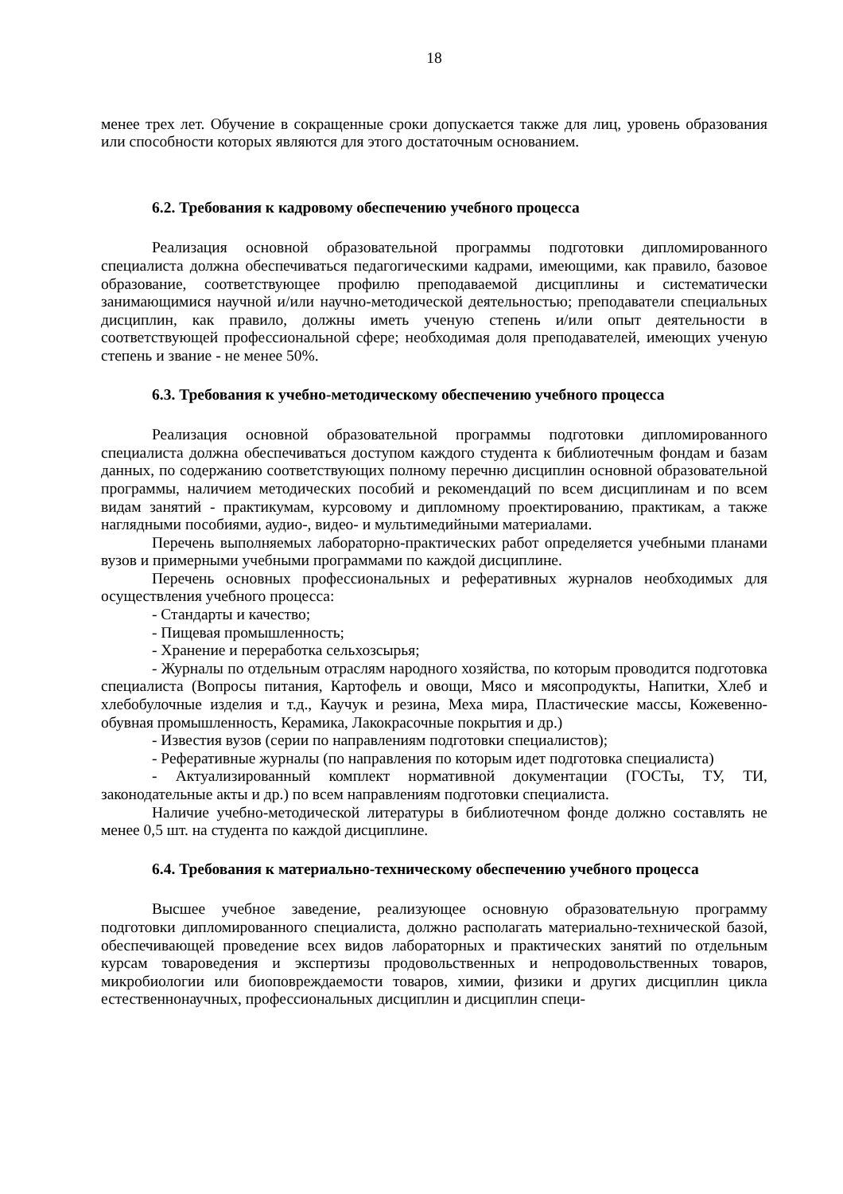18
менее трех лет. Обучение в сокращенные сроки допускается также для лиц, уровень образования или способности которых являются для этого достаточным основанием.
6.2. Требования к кадровому обеспечению учебного процесса
Реализация основной образовательной программы подготовки дипломированного специалиста должна обеспечиваться педагогическими кадрами, имеющими, как правило, базовое образование, соответствующее профилю преподаваемой дисциплины и систематически занимающимися научной и/или научно-методической деятельностью; преподаватели специальных дисциплин, как правило, должны иметь ученую степень и/или опыт деятельности в соответствующей профессиональной сфере; необходимая доля преподавателей, имеющих ученую степень и звание - не менее 50%.
6.3. Требования к учебно-методическому обеспечению учебного процесса
Реализация основной образовательной программы подготовки дипломированного специалиста должна обеспечиваться доступом каждого студента к библиотечным фондам и базам данных, по содержанию соответствующих полному перечню дисциплин основной образовательной программы, наличием методических пособий и рекомендаций по всем дисциплинам и по всем видам занятий - практикумам, курсовому и дипломному проектированию, практикам, а также наглядными пособиями, аудио-, видео- и мультимедийными материалами.
Перечень выполняемых лабораторно-практических работ определяется учебными планами вузов и примерными учебными программами по каждой дисциплине.
Перечень основных профессиональных и реферативных журналов необходимых для осуществления учебного процесса:
- Стандарты и качество;
- Пищевая промышленность;
- Хранение и переработка сельхозсырья;
- Журналы по отдельным отраслям народного хозяйства, по которым проводится подготовка специалиста (Вопросы питания, Картофель и овощи, Мясо и мясопродукты, Напитки, Хлеб и хлебобулочные изделия и т.д., Каучук и резина, Меха мира, Пластические массы, Кожевенно-обувная промышленность, Керамика, Лакокрасочные покрытия и др.)
- Известия вузов (серии по направлениям подготовки специалистов);
- Реферативные журналы (по направления по которым идет подготовка специалиста)
- Актуализированный комплект нормативной документации (ГОСТы, ТУ, ТИ, законодательные акты и др.) по всем направлениям подготовки специалиста.
Наличие учебно-методической литературы в библиотечном фонде должно составлять не менее 0,5 шт. на студента по каждой дисциплине.
6.4. Требования к материально-техническому обеспечению учебного процесса
Высшее учебное заведение, реализующее основную образовательную программу подготовки дипломированного специалиста, должно располагать материально-технической базой, обеспечивающей проведение всех видов лабораторных и практических занятий по отдельным курсам товароведения и экспертизы продовольственных и непродовольственных товаров, микробиологии или биоповреждаемости товаров, химии, физики и других дисциплин цикла естественнонаучных, профессиональных дисциплин и дисциплин специ-